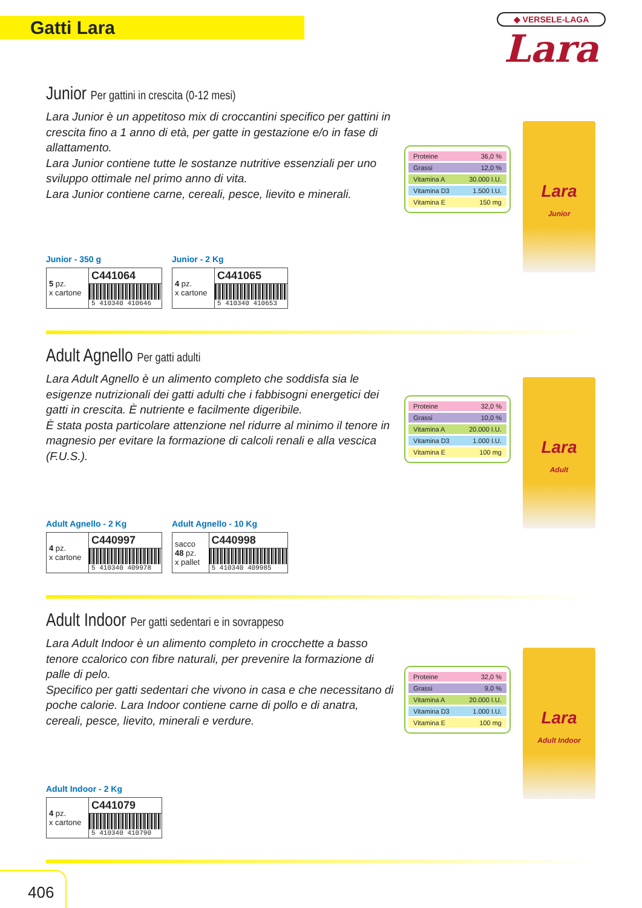Gatti Lara
◆ VERSELE-LAGA
Lara
Junior Per gattini in crescita (0-12 mesi)
Lara Junior è un appetitoso mix di croccantini specifico per gattini in crescita fino a 1 anno di età, per gatte in gestazione e/o in fase di allattamento.
Lara Junior contiene tutte le sostanze nutritive essenziali per uno sviluppo ottimale nel primo anno di vita.
Lara Junior contiene carne, cereali, pesce, lievito e minerali.
| Proteine | 36,0 % |
| Grassi | 12,0 % |
| Vitamina A | 30.000 I.U. |
| Vitamina D3 | 1.500 I.U. |
| Vitamina E | 150 mg |
Lara
Junior
Junior - 350 g
| 5 pz. x cartone | C441064 |
| | 5 410340 410646 |
Junior - 2 Kg
| 4 pz. x cartone | C441065 |
| | 5 410340 410653 |
Adult Agnello Per gatti adulti
Lara Adult Agnello è un alimento completo che soddisfa sia le esigenze nutrizionali dei gatti adulti che i fabbisogni energetici dei gatti in crescita. È nutriente e facilmente digeribile.
È stata posta particolare attenzione nel ridurre al minimo il tenore in magnesio per evitare la formazione di calcoli renali e alla vescica (F.U.S.).
| Proteine | 32,0 % |
| Grassi | 10,0 % |
| Vitamina A | 20.000 I.U. |
| Vitamina D3 | 1.000 I.U. |
| Vitamina E | 100 mg |
Lara
Adult
Adult Agnello - 2 Kg
| 4 pz. x cartone | C440997 |
| | 5 410340 409978 |
Adult Agnello - 10 Kg
| sacco 48 pz. x pallet | C440998 |
| | 5 410340 409985 |
Adult Indoor Per gatti sedentari e in sovrappeso
Lara Adult Indoor è un alimento completo in crocchette a basso tenore ccalorico con fibre naturali, per prevenire la formazione di palle di pelo.
Specifico per gatti sedentari che vivono in casa e che necessitano di poche calorie. Lara Indoor contiene carne di pollo e di anatra, cereali, pesce, lievito, minerali e verdure.
| Proteine | 32,0 % |
| Grassi | 9,0 % |
| Vitamina A | 20.000 I.U. |
| Vitamina D3 | 1.000 I.U. |
| Vitamina E | 100 mg |
Lara
Adult Indoor
Adult Indoor - 2 Kg
| 4 pz. x cartone | C441079 |
| | 5 410340 410790 |
406